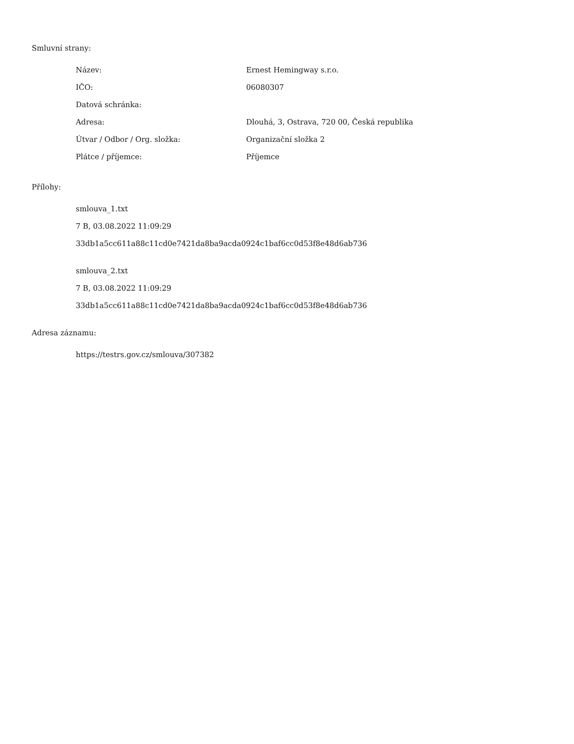Smluvní strany:
| Název: | Ernest Hemingway s.r.o. |
| IČO: | 06080307 |
| Datová schránka: | |
| Adresa: | Dlouhá, 3, Ostrava, 720 00, Česká republika |
| Útvar / Odbor / Org. složka: | Organizační složka 2 |
| Plátce / příjemce: | Příjemce |
Přílohy:
smlouva_1.txt
7 B, 03.08.2022 11:09:29
33db1a5cc611a88c11cd0e7421da8ba9acda0924c1baf6cc0d53f8e48d6ab736
smlouva_2.txt
7 B, 03.08.2022 11:09:29
33db1a5cc611a88c11cd0e7421da8ba9acda0924c1baf6cc0d53f8e48d6ab736
Adresa záznamu:
https://testrs.gov.cz/smlouva/307382